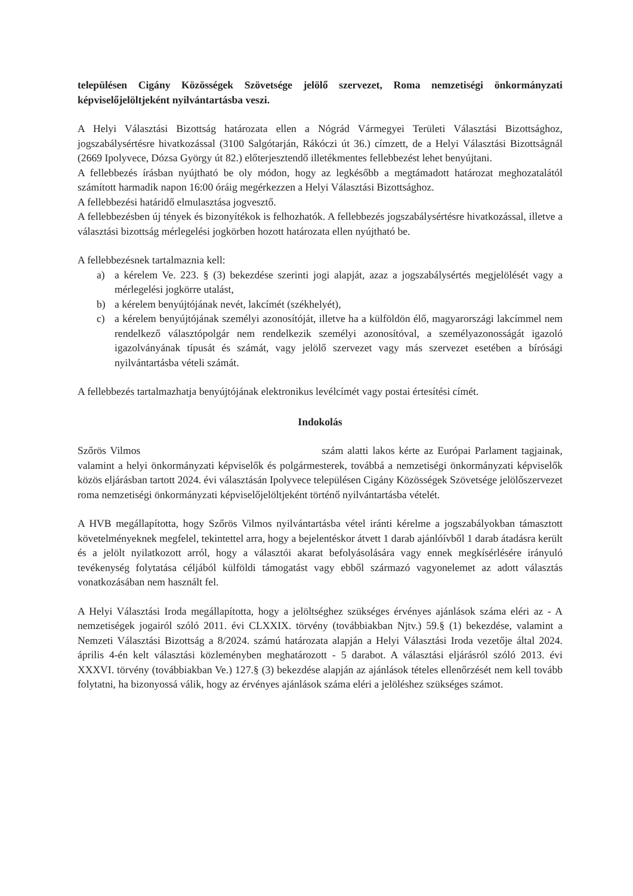településen Cigány Közösségek Szövetsége jelölő szervezet, Roma nemzetiségi önkormányzati képviselőjelöltjeként nyilvántartásba veszi.
A Helyi Választási Bizottság határozata ellen a Nógrád Vármegyei Területi Választási Bizottsághoz, jogszabálysértésre hivatkozással (3100 Salgótarján, Rákóczi út 36.) címzett, de a Helyi Választási Bizottságnál (2669 Ipolyvece, Dózsa György út 82.) előterjesztendő illetékmentes fellebbezést lehet benyújtani.
A fellebbezés írásban nyújtható be oly módon, hogy az legkésőbb a megtámadott határozat meghozatalától számított harmadik napon 16:00 óráig megérkezzen a Helyi Választási Bizottsághoz.
A fellebbezési határidő elmulasztása jogvesztő.
A fellebbezésben új tények és bizonyítékok is felhozhatók. A fellebbezés jogszabálysértésre hivatkozással, illetve a választási bizottság mérlegelési jogkörben hozott határozata ellen nyújtható be.
A fellebbezésnek tartalmaznia kell:
a) a kérelem Ve. 223. § (3) bekezdése szerinti jogi alapját, azaz a jogszabálysértés megjelölését vagy a mérlegelési jogkörre utalást,
b) a kérelem benyújtójának nevét, lakcímét (székhelyét),
c) a kérelem benyújtójának személyi azonosítóját, illetve ha a külföldön élő, magyarországi lakcímmel nem rendelkező választópolgár nem rendelkezik személyi azonosítóval, a személyazonosságát igazoló igazolványának típusát és számát, vagy jelölő szervezet vagy más szervezet esetében a bírósági nyilvántartásba vételi számát.
A fellebbezés tartalmazhatja benyújtójának elektronikus levélcímét vagy postai értesítési címét.
Indokolás
Szőrös Vilmos szám alatti lakos kérte az Európai Parlament tagjainak, valamint a helyi önkormányzati képviselők és polgármesterek, továbbá a nemzetiségi önkormányzati képviselők közös eljárásban tartott 2024. évi választásán Ipolyvece településen Cigány Közösségek Szövetsége jelölőszervezet roma nemzetiségi önkormányzati képviselőjelöltjeként történő nyilvántartásba vételét.
A HVB megállapította, hogy Szőrös Vilmos nyilvántartásba vétel iránti kérelme a jogszabályokban támasztott követelményeknek megfelel, tekintettel arra, hogy a bejelentéskor átvett 1 darab ajánlóívből 1 darab átadásra került és a jelölt nyilatkozott arról, hogy a választói akarat befolyásolására vagy ennek megkísérlésére irányuló tevékenység folytatása céljából külföldi támogatást vagy ebből származó vagyonelemet az adott választás vonatkozásában nem használt fel.
A Helyi Választási Iroda megállapította, hogy a jelöltséghez szükséges érvényes ajánlások száma eléri az - A nemzetiségek jogairól szóló 2011. évi CLXXIX. törvény (továbbiakban Njtv.) 59.§ (1) bekezdése, valamint a Nemzeti Választási Bizottság a 8/2024. számú határozata alapján a Helyi Választási Iroda vezetője által 2024. április 4-én kelt választási közleményben meghatározott - 5 darabot. A választási eljárásról szóló 2013. évi XXXVI. törvény (továbbiakban Ve.) 127.§ (3) bekezdése alapján az ajánlások tételes ellenőrzését nem kell tovább folytatni, ha bizonyossá válik, hogy az érvényes ajánlások száma eléri a jelöléshez szükséges számot.